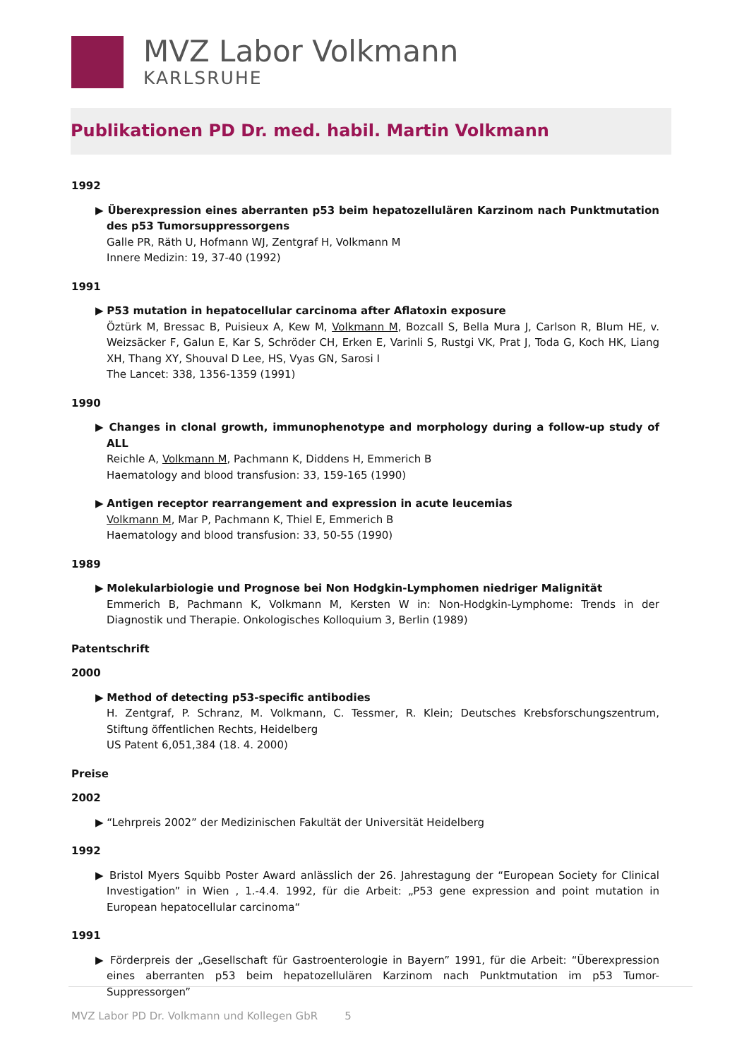MVZ Labor Volkmann
KARLSRUHE
Publikationen PD Dr. med. habil. Martin Volkmann
1992
▶ Überexpression eines aberranten p53 beim hepatozellulären Karzinom nach Punktmutation des p53 Tumorsuppressorgens
Galle PR, Räth U, Hofmann WJ, Zentgraf H, Volkmann M
Innere Medizin: 19, 37-40 (1992)
1991
▶ P53 mutation in hepatocellular carcinoma after Aflatoxin exposure
Öztürk M, Bressac B, Puisieux A, Kew M, Volkmann M, Bozcall S, Bella Mura J, Carlson R, Blum HE, v. Weizsäcker F, Galun E, Kar S, Schröder CH, Erken E, Varinli S, Rustgi VK, Prat J, Toda G, Koch HK, Liang XH, Thang XY, Shouval D Lee, HS, Vyas GN, Sarosi I
The Lancet: 338, 1356-1359 (1991)
1990
▶ Changes in clonal growth, immunophenotype and morphology during a follow-up study of ALL
Reichle A, Volkmann M, Pachmann K, Diddens H, Emmerich B
Haematology and blood transfusion: 33, 159-165 (1990)
▶ Antigen receptor rearrangement and expression in acute leucemias
Volkmann M, Mar P, Pachmann K, Thiel E, Emmerich B
Haematology and blood transfusion: 33, 50-55 (1990)
1989
▶ Molekularbiologie und Prognose bei Non Hodgkin-Lymphomen niedriger Malignität
Emmerich B, Pachmann K, Volkmann M, Kersten W in: Non-Hodgkin-Lymphome: Trends in der Diagnostik und Therapie. Onkologisches Kolloquium 3, Berlin (1989)
Patentschrift
2000
▶ Method of detecting p53-specific antibodies
H. Zentgraf, P. Schranz, M. Volkmann, C. Tessmer, R. Klein; Deutsches Krebsforschungszentrum, Stiftung öffentlichen Rechts, Heidelberg
US Patent 6,051,384 (18. 4. 2000)
Preise
2002
▶ “Lehrpreis 2002” der Medizinischen Fakultät der Universität Heidelberg
1992
▶ Bristol Myers Squibb Poster Award anlässlich der 26. Jahrestagung der “European Society for Clinical Investigation” in Wien , 1.-4.4. 1992, für die Arbeit: „P53 gene expression and point mutation in European hepatocellular carcinoma“
1991
▶ Förderpreis der „Gesellschaft für Gastroenterologie in Bayern” 1991, für die Arbeit: “Überexpression eines aberranten p53 beim hepatozellulären Karzinom nach Punktmutation im p53 Tumor-Suppressorgen”
MVZ Labor PD Dr. Volkmann und Kollegen GbR 5